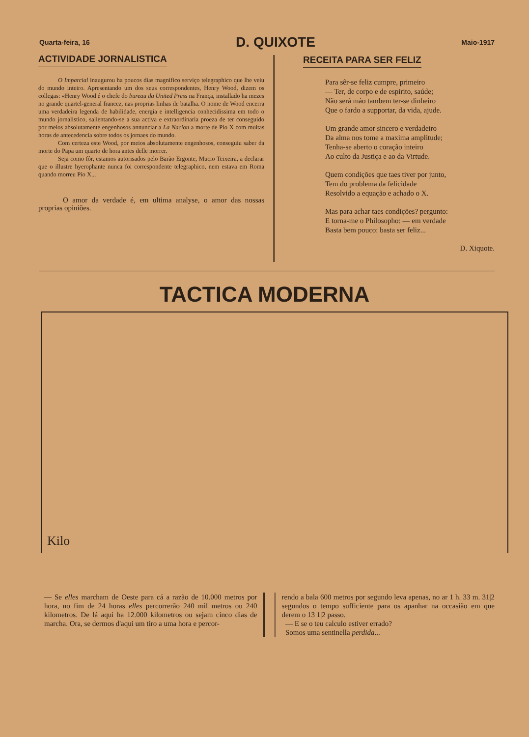Quarta-feira, 16 D. QUIXOTE Maio-1917
ACTIVIDADE JORNALISTICA
O Imparcial inaugurou ha poucos dias magnifico serviço telegraphico que lhe veiu do mundo inteiro. Apresentando um dos seus correspondentes, Henry Wood, dizem os collegas: «Henry Wood é o chefe do bureau da United Press na França, installado ha mezes no grande quartel-general francez, nas proprias linhas de batalha. O nome de Wood encerra uma verdadeira legenda de habilidade, energia e intelligencia conhecidissima em todo o mundo jornalistico, salientando-se a sua activa e extraordinaria proeza de ter conseguido por meios absolutamente engenhosos annunciar a La Nacion a morte de Pio X com muitas horas de antecedencia sobre todos os jornaes do mundo.
Com certeza este Wood, por meios absolutamente engenhosos, conseguiu saber da morte do Papa um quarto de hora antes delle morrer.
Seja como fôr, estamos autorisados pelo Barão Ergonte, Mucio Teixeira, a declarar que o illustre hyerophante nunca foi correspondente telegraphico, nem estava em Roma quando morreu Pio X...
O amor da verdade é, em ultima analyse, o amor das nossas proprias opiniões.
RECEITA PARA SER FELIZ
Para sêr-se feliz cumpre, primeiro
— Ter, de corpo e de espirito, saúde;
Não será máo tambem ter-se dinheiro
Que o fardo a supportar, da vida, ajude.
Um grande amor sincero e verdadeiro
Da alma nos tome a maxima amplitude;
Tenha-se aberto o coração inteiro
Ao culto da Justiça e ao da Virtude.
Quem condições que taes tiver por junto,
Tem do problema da felicidade
Resolvido a equação e achado o X.
Mas para achar taes condições? pergunto:
E torna-me o Philosopho: — em verdade
Basta bem pouco: basta ser feliz...
D. Xiquote.
TACTICA MODERNA
Kilo
— Se elles marcham de Oeste para cá a razão de 10.000 metros por hora, no fim de 24 horas elles percorrerão 240 mil metros ou 240 kilometros. De lá aqui ha 12.000 kilometros ou sejam cinco dias de marcha. Ora, se dermos d'aqui um tiro a uma hora e percor-
rendo a bala 600 metros por segundo leva apenas, no ar 1 h. 33 m. 31|2 segundos o tempo sufficiente para os apanhar na occasião em que derem o 13 1|2 passo.
— E se o teu calculo estiver errado?
Somos uma sentinella perdida...